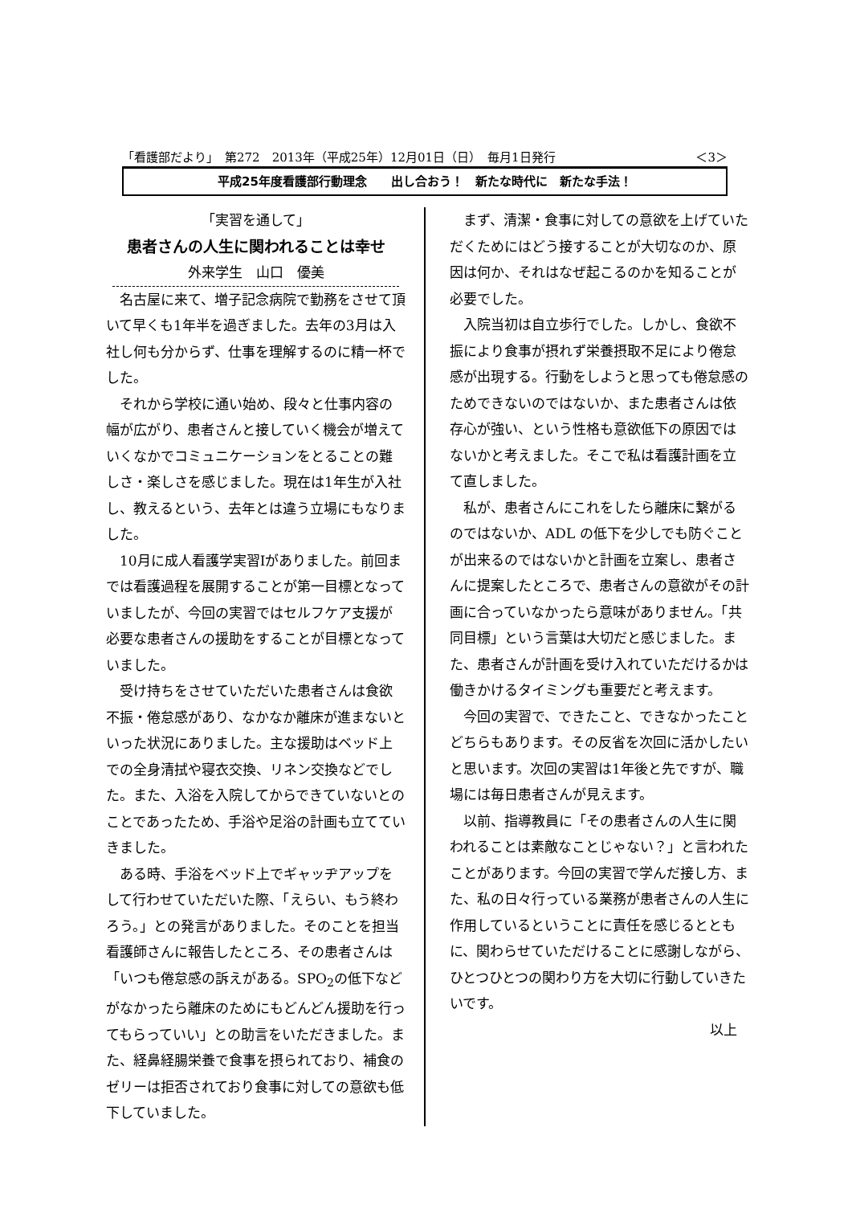「看護部だより」　第272　2013年（平成25年）12月01日（日）　毎月1日発行 ＜3＞
平成25年度看護部行動理念　　出し合おう！　新たな時代に　新たな手法！
「実習を通して」
患者さんの人生に関われることは幸せ
外来学生　山口　優美
名古屋に来て、増子記念病院で勤務をさせて頂いて早くも1年半を過ぎました。去年の3月は入社し何も分からず、仕事を理解するのに精一杯でした。
それから学校に通い始め、段々と仕事内容の幅が広がり、患者さんと接していく機会が増えていくなかでコミュニケーションをとることの難しさ・楽しさを感じました。現在は1年生が入社し、教えるという、去年とは違う立場にもなりました。
10月に成人看護学実習Ⅰがありました。前回までは看護過程を展開することが第一目標となっていましたが、今回の実習ではセルフケア支援が必要な患者さんの援助をすることが目標となっていました。
受け持ちをさせていただいた患者さんは食欲不振・倦怠感があり、なかなか離床が進まないといった状況にありました。主な援助はベッド上での全身清拭や寝衣交換、リネン交換などでした。また、入浴を入院してからできていないとのことであったため、手浴や足浴の計画も立てていきました。
ある時、手浴をベッド上でギャッヂアップをして行わせていただいた際、「えらい、もう終わろう。」との発言がありました。そのことを担当看護師さんに報告したところ、その患者さんは「いつも倦怠感の訴えがある。SPO<sub>2</sub>の低下などがなかったら離床のためにもどんどん援助を行ってもらっていい」との助言をいただきました。また、経鼻経腸栄養で食事を摂られており、補食のゼリーは拒否されており食事に対しての意欲も低下していました。
まず、清潔・食事に対しての意欲を上げていただくためにはどう接することが大切なのか、原因は何か、それはなぜ起こるのかを知ることが必要でした。
入院当初は自立歩行でした。しかし、食欲不振により食事が摂れず栄養摂取不足により倦怠感が出現する。行動をしようと思っても倦怠感のためできないのではないか、また患者さんは依存心が強い、という性格も意欲低下の原因ではないかと考えました。そこで私は看護計画を立て直しました。
私が、患者さんにこれをしたら離床に繋がるのではないか、ADL の低下を少しでも防ぐことが出来るのではないかと計画を立案し、患者さんに提案したところで、患者さんの意欲がその計画に合っていなかったら意味がありません。「共同目標」という言葉は大切だと感じました。また、患者さんが計画を受け入れていただけるかは働きかけるタイミングも重要だと考えます。
今回の実習で、できたこと、できなかったことどちらもあります。その反省を次回に活かしたいと思います。次回の実習は1年後と先ですが、職場には毎日患者さんが見えます。
以前、指導教員に「その患者さんの人生に関われることは素敵なことじゃない？」と言われたことがあります。今回の実習で学んだ接し方、また、私の日々行っている業務が患者さんの人生に作用しているということに責任を感じるとともに、関わらせていただけることに感謝しながら、ひとつひとつの関わり方を大切に行動していきたいです。
以上